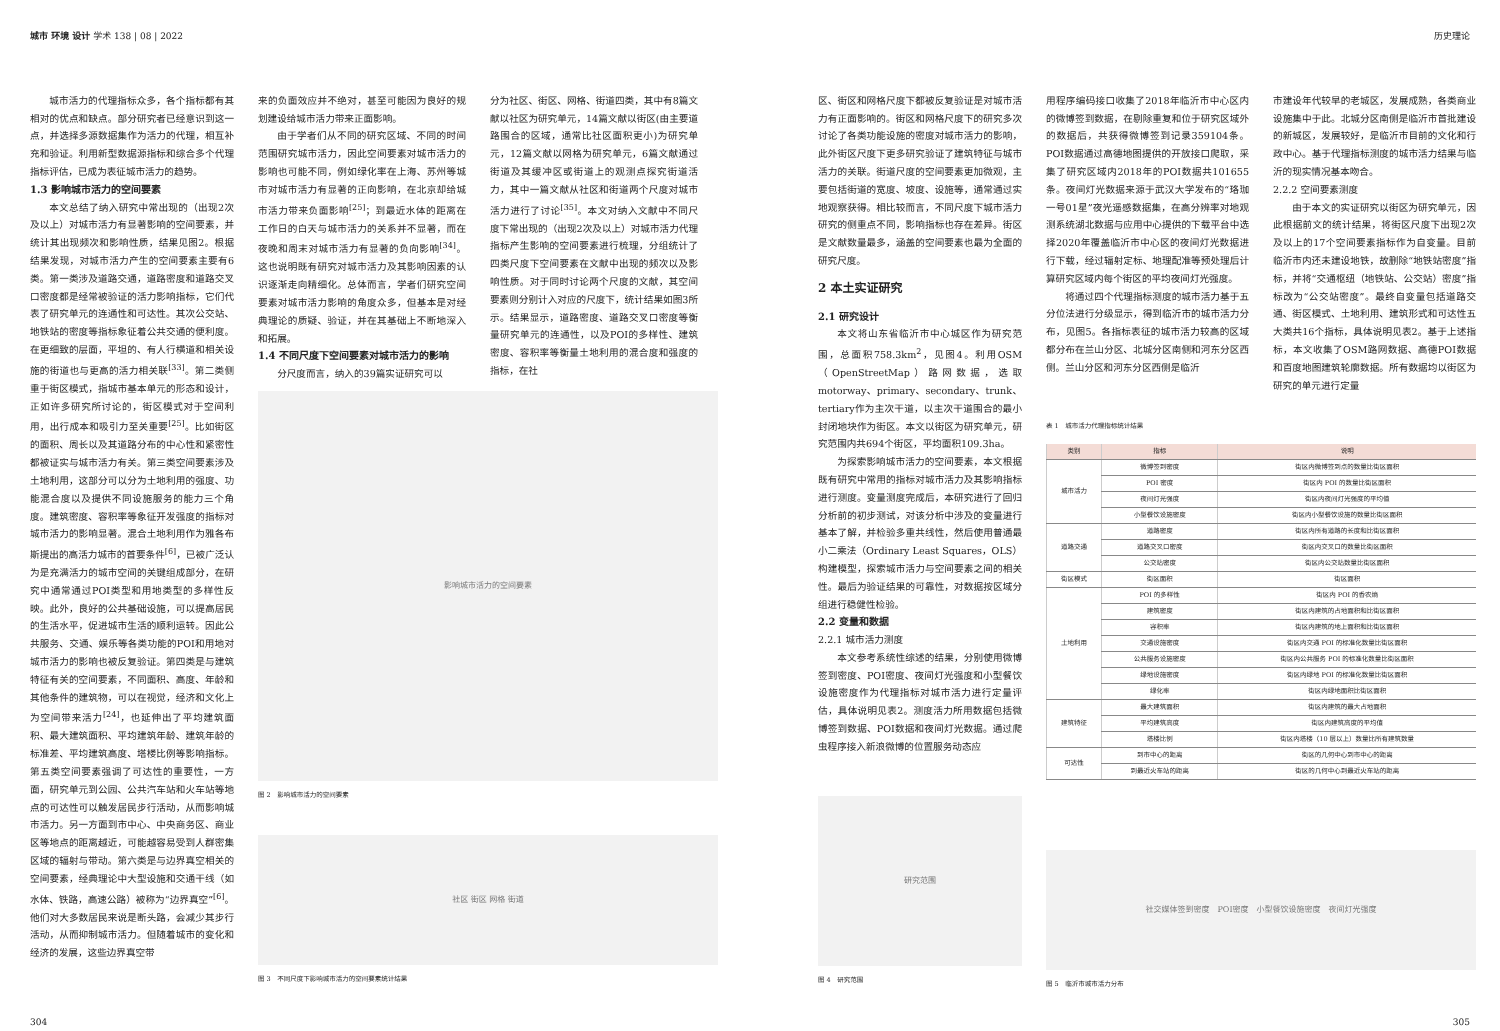城市 环境 设计 学术 138 | 08 | 2022 历史理论
城市活力的代理指标众多，各个指标都有其相对的优点和缺点。部分研究者已经意识到这一点，并选择多源数据集作为活力的代理，相互补充和验证。利用新型数据源指标和综合多个代理指标评估，已成为表征城市活力的趋势。
1.3 影响城市活力的空间要素
本文总结了纳入研究中常出现的（出现2次及以上）对城市活力有显著影响的空间要素，并统计其出现频次和影响性质，结果见图2。根据结果发现，对城市活力产生的空间要素主要有6类。第一类涉及道路交通，道路密度和道路交叉口密度都是经常被验证的活力影响指标，它们代表了研究单元的连通性和可达性。其次公交站、地铁站的密度等指标象征着公共交通的便利度。在更细致的层面，平坦的、有人行横道和相关设施的街道也与更高的活力相关联<sup>[33]</sup>。第二类侧重于街区模式，指城市基本单元的形态和设计，正如许多研究所讨论的，街区模式对于空间利用，出行成本和吸引力至关重要<sup>[25]</sup>。比如街区的面积、周长以及其道路分布的中心性和紧密性都被证实与城市活力有关。第三类空间要素涉及土地利用，这部分可以分为土地利用的强度、功能混合度以及提供不同设施服务的能力三个角度。建筑密度、容积率等象征开发强度的指标对城市活力的影响显著。混合土地利用作为雅各布斯提出的高活力城市的首要条件<sup>[6]</sup>，已被广泛认为是充满活力的城市空间的关键组成部分，在研究中通常通过POI类型和用地类型的多样性反映。此外，良好的公共基础设施，可以提高居民的生活水平，促进城市生活的顺利运转。因此公共服务、交通、娱乐等各类功能的POI和用地对城市活力的影响也被反复验证。第四类是与建筑特征有关的空间要素，不同面积、高度、年龄和其他条件的建筑物，可以在视觉，经济和文化上为空间带来活力<sup>[24]</sup>，也延伸出了平均建筑面积、最大建筑面积、平均建筑年龄、建筑年龄的标准差、平均建筑高度、塔楼比例等影响指标。第五类空间要素强调了可达性的重要性，一方面，研究单元到公园、公共汽车站和火车站等地点的可达性可以触发居民步行活动，从而影响城市活力。另一方面到市中心、中央商务区、商业区等地点的距离越近，可能越容易受到人群密集区域的辐射与带动。第六类是与边界真空相关的空间要素，经典理论中大型设施和交通干线（如水体、铁路，高速公路）被称为“边界真空”<sup>[6]</sup>。他们对大多数居民来说是断头路，会减少其步行活动，从而抑制城市活力。但随着城市的变化和经济的发展，这些边界真空带
来的负面效应并不绝对，甚至可能因为良好的规划建设给城市活力带来正面影响。
由于学者们从不同的研究区域、不同的时间范围研究城市活力，因此空间要素对城市活力的影响也可能不同，例如绿化率在上海、苏州等城市对城市活力有显著的正向影响，在北京却给城市活力带来负面影响<sup>[25]</sup>；到最近水体的距离在工作日的白天与城市活力的关系并不显著，而在夜晚和周末对城市活力有显著的负向影响<sup>[34]</sup>。这也说明既有研究对城市活力及其影响因素的认识逐渐走向精细化。总体而言，学者们研究空间要素对城市活力影响的角度众多，但基本是对经典理论的质疑、验证，并在其基础上不断地深入和拓展。
1.4 不同尺度下空间要素对城市活力的影响
分尺度而言，纳入的39篇实证研究可以
分为社区、街区、网格、街道四类，其中有8篇文献以社区为研究单元，14篇文献以街区(由主要道路围合的区域，通常比社区面积更小)为研究单元，12篇文献以网格为研究单元，6篇文献通过街道及其缓冲区或街道上的观测点探究街道活力，其中一篇文献从社区和街道两个尺度对城市活力进行了讨论<sup>[35]</sup>。本文对纳入文献中不同尺度下常出现的（出现2次及以上）对城市活力代理指标产生影响的空间要素进行梳理，分组统计了四类尺度下空间要素在文献中出现的频次以及影响性质。对于同时讨论两个尺度的文献，其空间要素则分别计入对应的尺度下，统计结果如图3所示。结果显示，道路密度、道路交叉口密度等衡量研究单元的连通性，以及POI的多样性、建筑密度、容积率等衡量土地利用的混合度和强度的指标，在社
影响城市活力的空间要素
图 2　影响城市活力的空间要素
社区 街区 网格 街道
图 3　不同尺度下影响城市活力的空间要素统计结果
区、街区和网格尺度下都被反复验证是对城市活力有正面影响的。街区和网格尺度下的研究多次讨论了各类功能设施的密度对城市活力的影响，此外街区尺度下更多研究验证了建筑特征与城市活力的关联。街道尺度的空间要素更加微观，主要包括街道的宽度、坡度、设施等，通常通过实地观察获得。相比较而言，不同尺度下城市活力研究的侧重点不同，影响指标也存在差异。街区是文献数量最多，涵盖的空间要素也最为全面的研究尺度。
2 本土实证研究
2.1 研究设计
本文将山东省临沂市中心城区作为研究范围，总面积758.3km<sup>2</sup>，见图4。利用OSM（OpenStreetMap）路网数据，选取motorway、primary、secondary、trunk、tertiary作为主次干道，以主次干道围合的最小封闭地块作为街区。本文以街区为研究单元，研究范围内共694个街区，平均面积109.3ha。
为探索影响城市活力的空间要素，本文根据既有研究中常用的指标对城市活力及其影响指标进行测度。变量测度完成后，本研究进行了回归分析前的初步测试，对该分析中涉及的变量进行基本了解，并检验多重共线性，然后使用普通最小二乘法（Ordinary Least Squares，OLS）构建模型，探索城市活力与空间要素之间的相关性。最后为验证结果的可靠性，对数据按区域分组进行稳健性检验。
2.2 变量和数据
2.2.1 城市活力测度
本文参考系统性综述的结果，分别使用微博签到密度、POI密度、夜间灯光强度和小型餐饮设施密度作为代理指标对城市活力进行定量评估，具体说明见表2。测度活力所用数据包括微博签到数据、POI数据和夜间灯光数据。通过爬虫程序接入新浪微博的位置服务动态应
研究范围
图 4　研究范围
用程序编码接口收集了2018年临沂市中心区内的微博签到数据，在剔除重复和位于研究区域外的数据后，共获得微博签到记录359104条。POI数据通过高德地图提供的开放接口爬取，采集了研究区域内2018年的POI数据共101655条。夜间灯光数据来源于武汉大学发布的“珞珈一号01星”夜光遥感数据集，在高分辨率对地观测系统湖北数据与应用中心提供的下载平台中选择2020年覆盖临沂市中心区的夜间灯光数据进行下载，经过辐射定标、地理配准等预处理后计算研究区域内每个街区的平均夜间灯光强度。
将通过四个代理指标测度的城市活力基于五分位法进行分级显示，得到临沂市的城市活力分布，见图5。各指标表征的城市活力较高的区域都分布在兰山分区、北城分区南侧和河东分区西侧。兰山分区和河东分区西侧是临沂
市建设年代较早的老城区，发展成熟，各类商业设施集中于此。北城分区南侧是临沂市首批建设的新城区，发展较好，是临沂市目前的文化和行政中心。基于代理指标测度的城市活力结果与临沂的现实情况基本吻合。
2.2.2 空间要素测度
由于本文的实证研究以街区为研究单元，因此根据前文的统计结果，将街区尺度下出现2次及以上的17个空间要素指标作为自变量。目前临沂市内还未建设地铁，故删除“地铁站密度”指标，并将“交通枢纽（地铁站、公交站）密度”指标改为“公交站密度”。最终自变量包括道路交通、街区模式、土地利用、建筑形式和可达性五大类共16个指标，具体说明见表2。基于上述指标，本文收集了OSM路网数据、高德POI数据和百度地图建筑轮廓数据。所有数据均以街区为研究的单元进行定量
表 1　城市活力代理指标统计结果
| 类别 | 指标 | 说明 |
| --- | --- | --- |
| 城市活力 | 微博签到密度 | 街区内微博签到点的数量比街区面积 |
| | POI 密度 | 街区内 POI 的数量比街区面积 |
| | 夜间灯光强度 | 街区内夜间灯光强度的平均值 |
| | 小型餐饮设施密度 | 街区内小型餐饮设施的数量比街区面积 |
| 道路交通 | 道路密度 | 街区内所有道路的长度和比街区面积 |
| | 道路交叉口密度 | 街区内交叉口的数量比街区面积 |
| | 公交站密度 | 街区内公交站数量比街区面积 |
| 街区模式 | 街区面积 | 街区面积 |
| 土地利用 | POI 的多样性 | 街区内 POI 的香农熵 |
| | 建筑密度 | 街区内建筑的占地面积和比街区面积 |
| | 容积率 | 街区内建筑的地上面积和比街区面积 |
| | 交通设施密度 | 街区内交通 POI 的标准化数量比街区面积 |
| | 公共服务设施密度 | 街区内公共服务 POI 的标准化数量比街区面积 |
| | 绿地设施密度 | 街区内绿地 POI 的标准化数量比街区面积 |
| | 绿化率 | 街区内绿地面积比街区面积 |
| 建筑特征 | 最大建筑面积 | 街区内建筑的最大占地面积 |
| | 平均建筑高度 | 街区内建筑高度的平均值 |
| | 塔楼比例 | 街区内塔楼（10 层以上）数量比所有建筑数量 |
| 可达性 | 到市中心的距离 | 街区的几何中心到市中心的距离 |
| | 到最近火车站的距离 | 街区的几何中心到最近火车站的距离 |
社交媒体签到密度　POI密度　小型餐饮设施密度　夜间灯光强度
图 5　临沂市城市活力分布
304 305